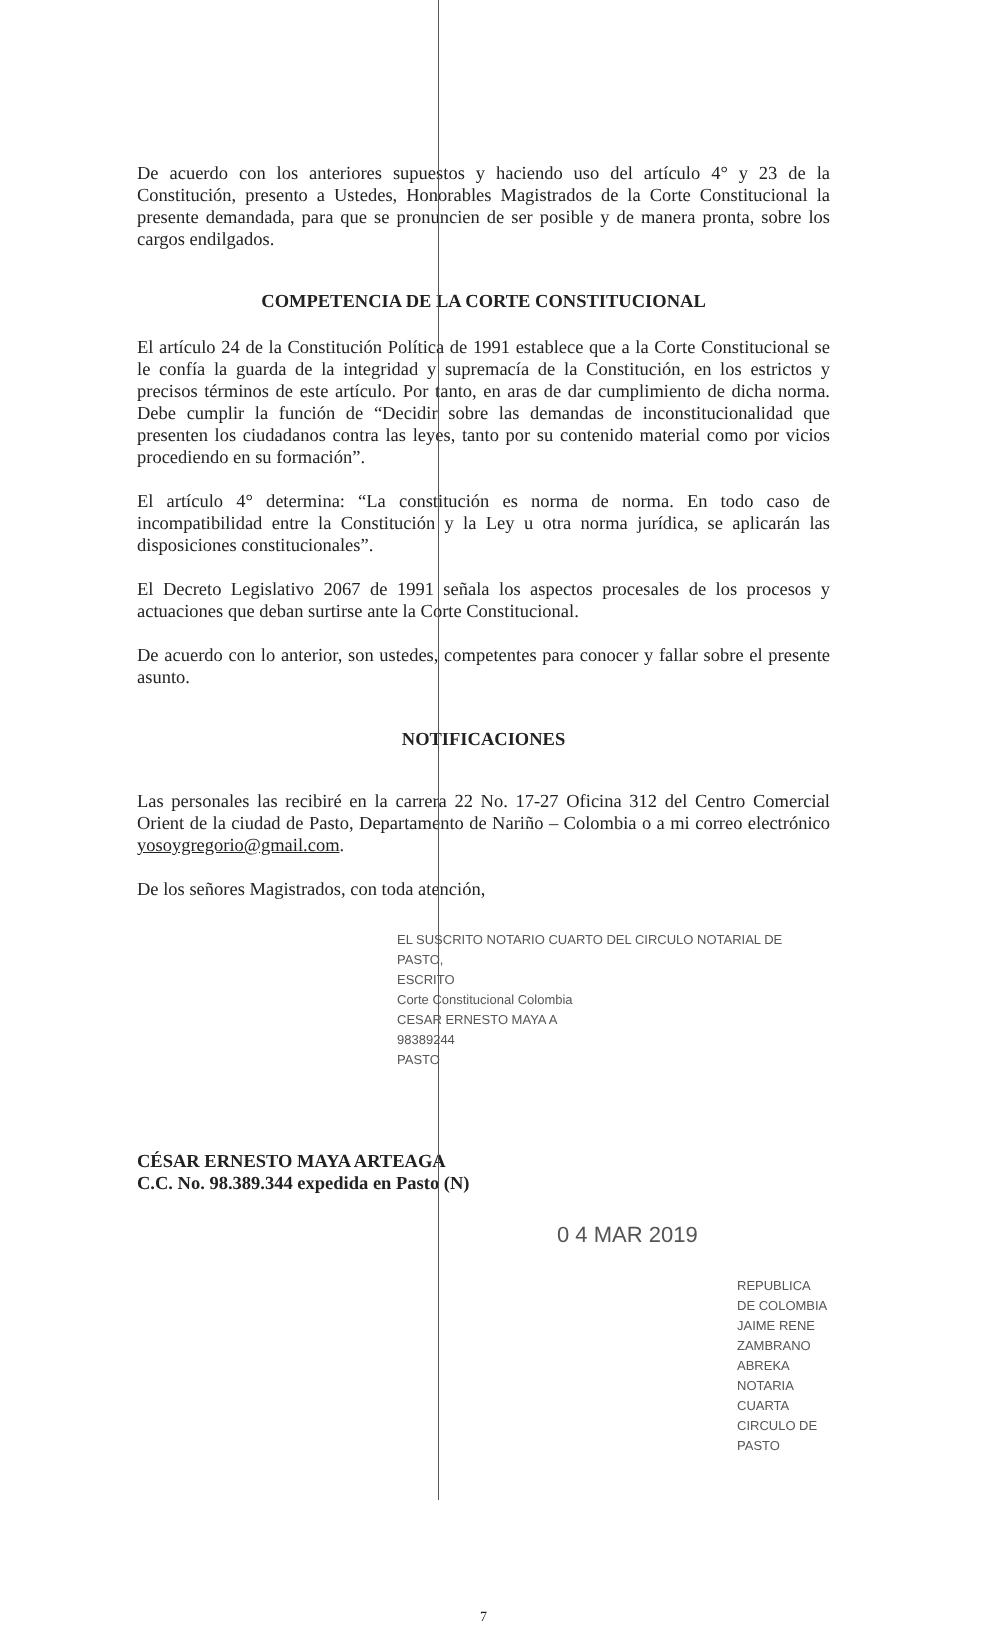De acuerdo con los anteriores supuestos y haciendo uso del artículo 4° y 23 de la Constitución, presento a Ustedes, Honorables Magistrados de la Corte Constitucional la presente demandada, para que se pronuncien de ser posible y de manera pronta, sobre los cargos endilgados.
COMPETENCIA DE LA CORTE CONSTITUCIONAL
El artículo 24 de la Constitución Política de 1991 establece que a la Corte Constitucional se le confía la guarda de la integridad y supremacía de la Constitución, en los estrictos y precisos términos de este artículo. Por tanto, en aras de dar cumplimiento de dicha norma. Debe cumplir la función de “Decidir sobre las demandas de inconstitucionalidad que presenten los ciudadanos contra las leyes, tanto por su contenido material como por vicios procediendo en su formación”.
El artículo 4° determina: “La constitución es norma de norma. En todo caso de incompatibilidad entre la Constitución y la Ley u otra norma jurídica, se aplicarán las disposiciones constitucionales”.
El Decreto Legislativo 2067 de 1991 señala los aspectos procesales de los procesos y actuaciones que deban surtirse ante la Corte Constitucional.
De acuerdo con lo anterior, son ustedes, competentes para conocer y fallar sobre el presente asunto.
NOTIFICACIONES
Las personales las recibiré en la carrera 22 No. 17-27 Oficina 312 del Centro Comercial Orient de la ciudad de Pasto, Departamento de Nariño – Colombia o a mi correo electrónico yosoygregorio@gmail.com.
De los señores Magistrados, con toda atención,
EL SUSCRITO NOTARIO CUARTO DEL CIRCULO NOTARIAL DE PASTO,
ESCRITO
Corte Constitucional Colombia
CESAR ERNESTO MAYA A
98389244
PASTO
CÉSAR ERNESTO MAYA ARTEAGA
C.C. No. 98.389.344 expedida en Pasto (N)
0 4 MAR 2019
REPUBLICA DE COLOMBIA
JAIME RENE ZAMBRANO ABREKA
NOTARIA CUARTA CIRCULO DE PASTO
7